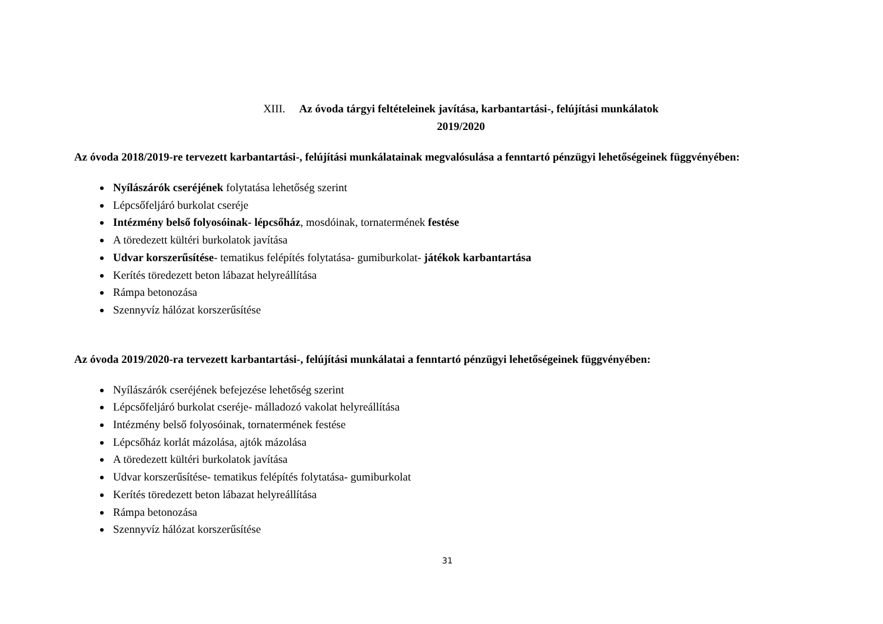XIII. Az óvoda tárgyi feltételeinek javítása, karbantartási-, felújítási munkálatok
2019/2020
Az óvoda 2018/2019-re tervezett karbantartási-, felújítási munkálatainak megvalósulása a fenntartó pénzügyi lehetőségeinek függvényében:
Nyílászárók cseréjének folytatása lehetőség szerint
Lépcsőfeljáró burkolat cseréje
Intézmény belső folyosóinak- lépcsőház, mosdóinak, tornatermének festése
A töredezett kültéri burkolatok javítása
Udvar korszerűsítése- tematikus felépítés folytatása- gumiburkolat- játékok karbantartása
Kerítés töredezett beton lábazat helyreállítása
Rámpa betonozása
Szennyvíz hálózat korszerűsítése
Az óvoda 2019/2020-ra tervezett karbantartási-, felújítási munkálatai a fenntartó pénzügyi lehetőségeinek függvényében:
Nyílászárók cseréjének befejezése lehetőség szerint
Lépcsőfeljáró burkolat cseréje- málladozó vakolat helyreállítása
Intézmény belső folyosóinak, tornatermének festése
Lépcsőház korlát mázolása, ajtók mázolása
A töredezett kültéri burkolatok javítása
Udvar korszerűsítése- tematikus felépítés folytatása- gumiburkolat
Kerítés töredezett beton lábazat helyreállítása
Rámpa betonozása
Szennyvíz hálózat korszerűsítése
31